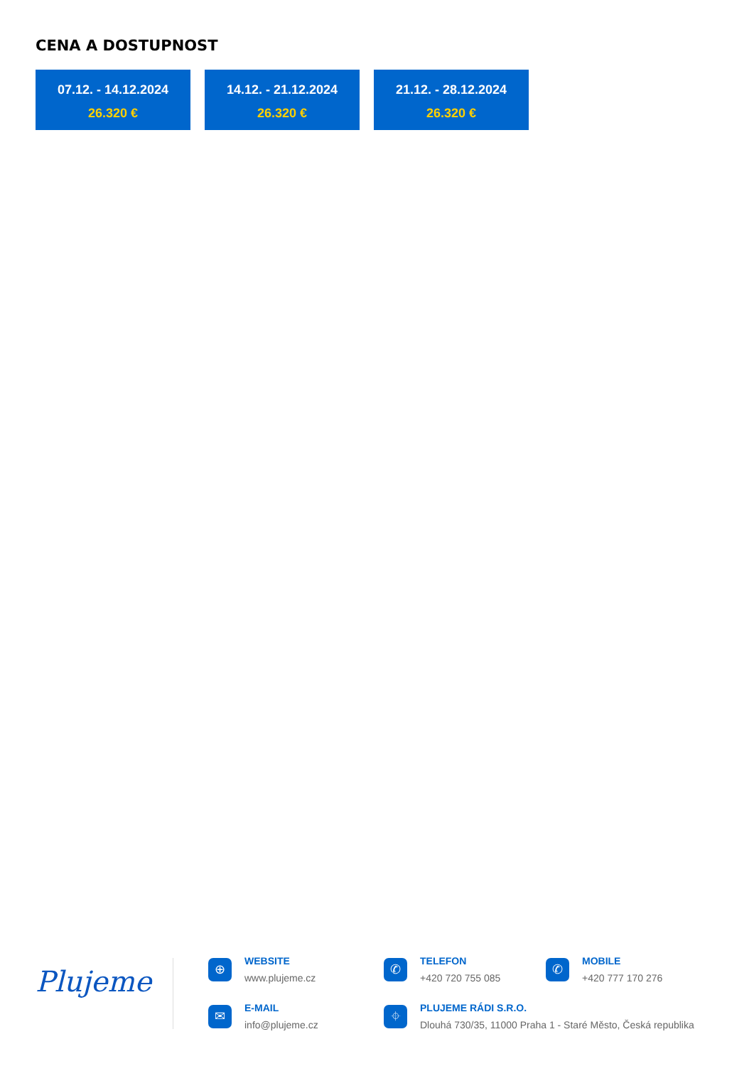CENA A DOSTUPNOST
07.12. - 14.12.2024
26.320 €
14.12. - 21.12.2024
26.320 €
21.12. - 28.12.2024
26.320 €
Plujeme
⊕
WEBSITE
www.plujeme.cz
✆
TELEFON
+420 720 755 085
✆
MOBILE
+420 777 170 276
✉
E-MAIL
info@plujeme.cz
⌖
PLUJEME RÁDI S.R.O.
Dlouhá 730/35, 11000 Praha 1 - Staré Město, Česká republika